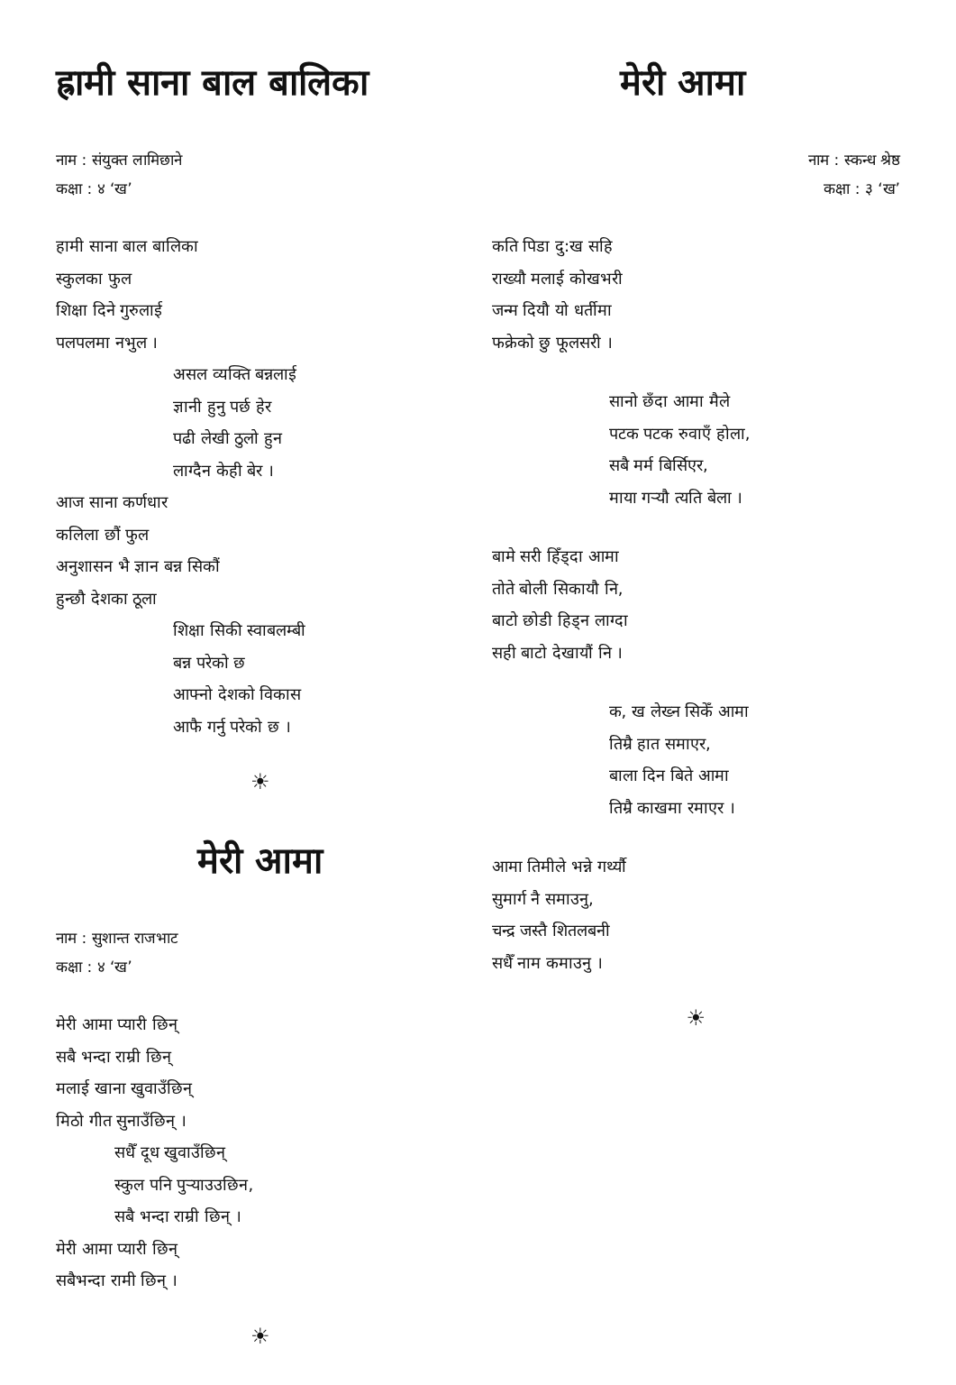ह्रामी साना बाल बालिका
नाम : संयुक्त लामिछाने
कक्षा : ४ ‘ख’
हामी साना बाल बालिका
स्कुलका फुल
शिक्षा दिने गुरुलाई
पलपलमा नभुल ।
असल व्यक्ति बन्नलाई
ज्ञानी हुनु पर्छ हेर
पढी लेखी ठुलो हुन
लाग्दैन केही बेर ।
आज साना कर्णधार
कलिला छौं फुल
अनुशासन भै ज्ञान बन्न सिकौं
हुन्छौ देशका ठूला
शिक्षा सिकी स्वाबलम्बी
बन्न परेको छ
आफ्नो देशको विकास
आफै गर्नु परेको छ ।
☀
मेरी आमा
नाम : सुशान्त राजभाट
कक्षा : ४ ‘ख’
मेरी आमा प्यारी छिन्
सबै भन्दा राम्री छिन्
मलाई खाना खुवाउँछिन्
मिठो गीत सुनाउँछिन् ।
सधैँ दूध खुवाउँछिन्
स्कुल पनि पुऱ्याउउछिन,
सबै भन्दा राम्री छिन् ।
मेरी आमा प्यारी छिन्
सबैभन्दा रामी छिन् ।
☀
मेरी आमा
नाम : स्कन्ध श्रेष्ठ
कक्षा : ३ ‘ख’
कति पिडा दु:ख सहि
राख्यौ मलाई कोखभरी
जन्म दियौ यो धर्तीमा
फक्रेको छु फूलसरी ।
सानो छँदा आमा मैले
पटक पटक रुवाएँ होला,
सबै मर्म बिर्सिएर,
माया गऱ्यौ त्यति बेला ।
बामे सरी हिँड्दा आमा
तोते बोली सिकायौ नि,
बाटो छोडी हिड्न लाग्दा
सही बाटो देखायौं नि ।
क, ख लेख्न सिकेँ आमा
तिम्रै हात समाएर,
बाला दिन बिते आमा
तिम्रै काखमा रमाएर ।
आमा तिमीले भन्ने गर्थ्यौ
सुमार्ग नै समाउनु,
चन्द्र जस्तै शितलबनी
सधैँ नाम कमाउनु ।
☀